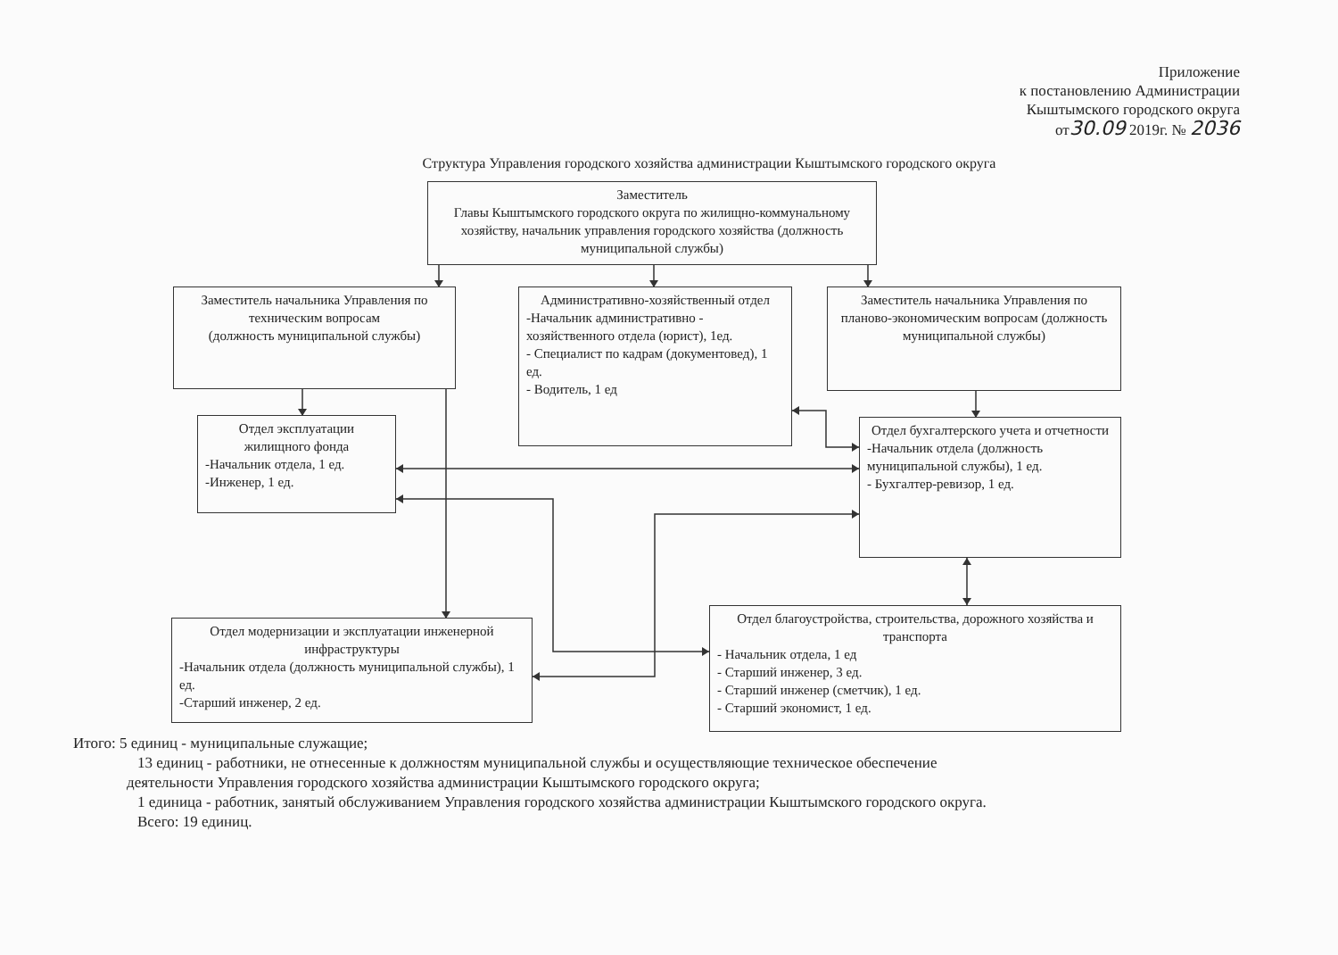Приложение
к постановлению Администрации
Кыштымского городского округа
от30.09 2019г. № 2036
Структура Управления городского хозяйства администрации Кыштымского городского округа
Заместитель
Главы Кыштымского городского округа по жилищно-коммунальному хозяйству, начальник управления городского хозяйства (должность муниципальной службы)
Заместитель начальника Управления по техническим вопросам
(должность муниципальной службы)
Административно-хозяйственный отдел
-Начальник административно - хозяйственного отдела (юрист), 1ед.
- Специалист по кадрам (документовед), 1 ед.
- Водитель, 1 ед
Заместитель начальника Управления по планово-экономическим вопросам (должность муниципальной службы)
Отдел эксплуатации жилищного фонда
-Начальник отдела, 1 ед.
-Инженер, 1 ед.
Отдел бухгалтерского учета и отчетности
-Начальник отдела (должность муниципальной службы), 1 ед.
- Бухгалтер-ревизор, 1 ед.
Отдел модернизации и эксплуатации инженерной инфраструктуры
-Начальник отдела (должность муниципальной службы), 1 ед.
-Старший инженер, 2 ед.
Отдел благоустройства, строительства, дорожного хозяйства и транспорта
- Начальник отдела, 1 ед
- Старший инженер, 3 ед.
- Старший инженер (сметчик), 1 ед.
- Старший экономист, 1 ед.
Итого: 5 единиц - муниципальные служащие;
13 единиц - работники, не отнесенные к должностям муниципальной службы и осуществляющие техническое обеспечение
деятельности Управления городского хозяйства администрации Кыштымского городского округа;
1 единица - работник, занятый обслуживанием Управления городского хозяйства администрации Кыштымского городского округа.
Всего: 19 единиц.